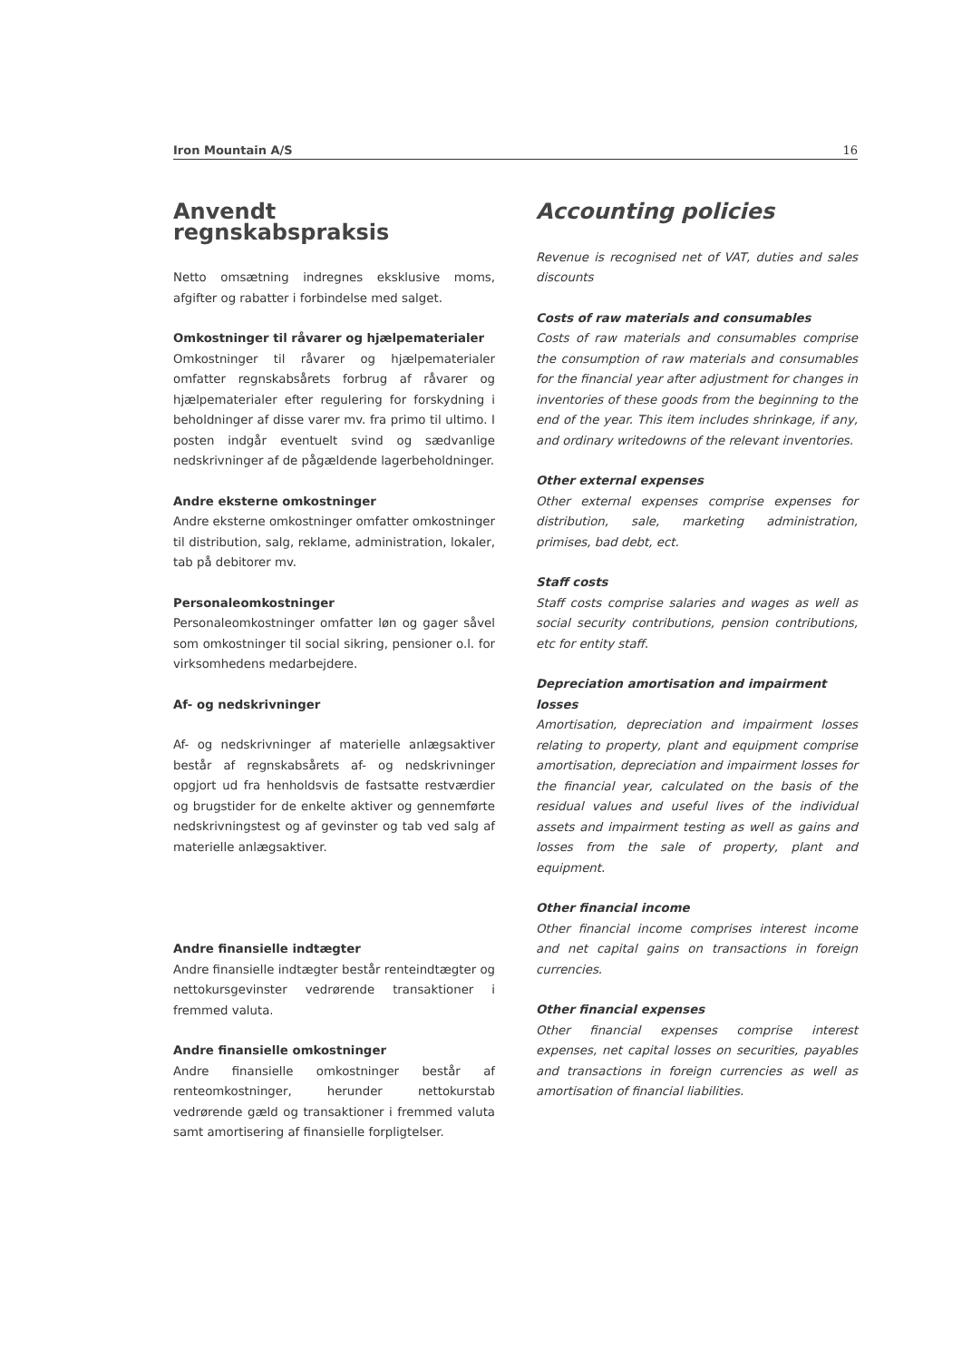Iron Mountain A/S 16
Anvendt regnskabspraksis
Netto omsætning indregnes eksklusive moms, afgifter og rabatter i forbindelse med salget.
Omkostninger til råvarer og hjælpematerialer
Omkostninger til råvarer og hjælpematerialer omfatter regnskabsårets forbrug af råvarer og hjælpematerialer efter regulering for forskydning i beholdninger af disse varer mv. fra primo til ultimo. I posten indgår eventuelt svind og sædvanlige nedskrivninger af de pågældende lagerbeholdninger.
Andre eksterne omkostninger
Andre eksterne omkostninger omfatter omkostninger til distribution, salg, reklame, administration, lokaler, tab på debitorer mv.
Personaleomkostninger
Personaleomkostninger omfatter løn og gager såvel som omkostninger til social sikring, pensioner o.l. for virksomhedens medarbejdere.
Af- og nedskrivninger
Af- og nedskrivninger af materielle anlægsaktiver består af regnskabsårets af- og nedskrivninger opgjort ud fra henholdsvis de fastsatte restværdier og brugstider for de enkelte aktiver og gennemførte nedskrivningstest og af gevinster og tab ved salg af materielle anlægsaktiver.
Andre finansielle indtægter
Andre finansielle indtægter består renteindtægter og nettokursgevinster vedrørende transaktioner i fremmed valuta.
Andre finansielle omkostninger
Andre finansielle omkostninger består af renteomkostninger, herunder nettokurstab vedrørende gæld og transaktioner i fremmed valuta samt amortisering af finansielle forpligtelser.
Accounting policies
Revenue is recognised net of VAT, duties and sales discounts
Costs of raw materials and consumables
Costs of raw materials and consumables comprise the consumption of raw materials and consumables for the financial year after adjustment for changes in inventories of these goods from the beginning to the end of the year. This item includes shrinkage, if any, and ordinary writedowns of the relevant inventories.
Other external expenses
Other external expenses comprise expenses for distribution, sale, marketing administration, primises, bad debt, ect.
Staff costs
Staff costs comprise salaries and wages as well as social security contributions, pension contributions, etc for entity staff.
Depreciation amortisation and impairment losses
Amortisation, depreciation and impairment losses relating to property, plant and equipment comprise amortisation, depreciation and impairment losses for the financial year, calculated on the basis of the residual values and useful lives of the individual assets and impairment testing as well as gains and losses from the sale of property, plant and equipment.
Other financial income
Other financial income comprises interest income and net capital gains on transactions in foreign currencies.
Other financial expenses
Other financial expenses comprise interest expenses, net capital losses on securities, payables and transactions in foreign currencies as well as amortisation of financial liabilities.